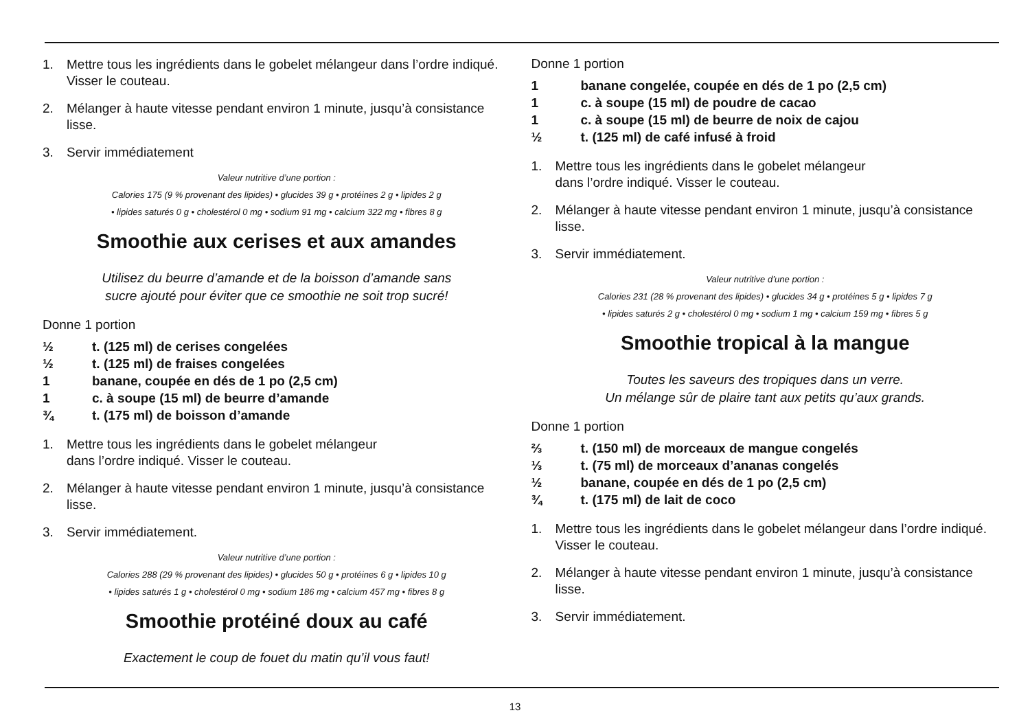1. Mettre tous les ingrédients dans le gobelet mélangeur dans l’ordre indiqué. Visser le couteau.
2. Mélanger à haute vitesse pendant environ 1 minute, jusqu’à consistance lisse.
3. Servir immédiatement
Valeur nutritive d’une portion :
Calories 175 (9 % provenant des lipides) • glucides 39 g • protéines 2 g • lipides 2 g
• lipides saturés 0 g • cholestérol 0 mg • sodium 91 mg • calcium 322 mg • fibres 8 g
Smoothie aux cerises et aux amandes
Utilisez du beurre d’amande et de la boisson d’amande sans
sucre ajouté pour éviter que ce smoothie ne soit trop sucré!
Donne 1 portion
½ t. (125 ml) de cerises congelées
½ t. (125 ml) de fraises congelées
1 banane, coupée en dés de 1 po (2,5 cm)
1 c. à soupe (15 ml) de beurre d’amande
¾ t. (175 ml) de boisson d’amande
1. Mettre tous les ingrédients dans le gobelet mélangeur
dans l’ordre indiqué. Visser le couteau.
2. Mélanger à haute vitesse pendant environ 1 minute, jusqu’à consistance lisse.
3. Servir immédiatement.
Valeur nutritive d’une portion :
Calories 288 (29 % provenant des lipides) • glucides 50 g • protéines 6 g • lipides 10 g
• lipides saturés 1 g • cholestérol 0 mg • sodium 186 mg • calcium 457 mg • fibres 8 g
Smoothie protéiné doux au café
Exactement le coup de fouet du matin qu’il vous faut!
Donne 1 portion
1 banane congelée, coupée en dés de 1 po (2,5 cm)
1 c. à soupe (15 ml) de poudre de cacao
1 c. à soupe (15 ml) de beurre de noix de cajou
½ t. (125 ml) de café infusé à froid
1. Mettre tous les ingrédients dans le gobelet mélangeur
dans l’ordre indiqué. Visser le couteau.
2. Mélanger à haute vitesse pendant environ 1 minute, jusqu’à consistance lisse.
3. Servir immédiatement.
Valeur nutritive d’une portion :
Calories 231 (28 % provenant des lipides) • glucides 34 g • protéines 5 g • lipides 7 g
• lipides saturés 2 g • cholestérol 0 mg • sodium 1 mg • calcium 159 mg • fibres 5 g
Smoothie tropical à la mangue
Toutes les saveurs des tropiques dans un verre.
Un mélange sûr de plaire tant aux petits qu’aux grands.
Donne 1 portion
⅔ t. (150 ml) de morceaux de mangue congelés
⅓ t. (75 ml) de morceaux d’ananas congelés
½ banane, coupée en dés de 1 po (2,5 cm)
¾ t. (175 ml) de lait de coco
1. Mettre tous les ingrédients dans le gobelet mélangeur dans l’ordre indiqué. Visser le couteau.
2. Mélanger à haute vitesse pendant environ 1 minute, jusqu’à consistance lisse.
3. Servir immédiatement.
13